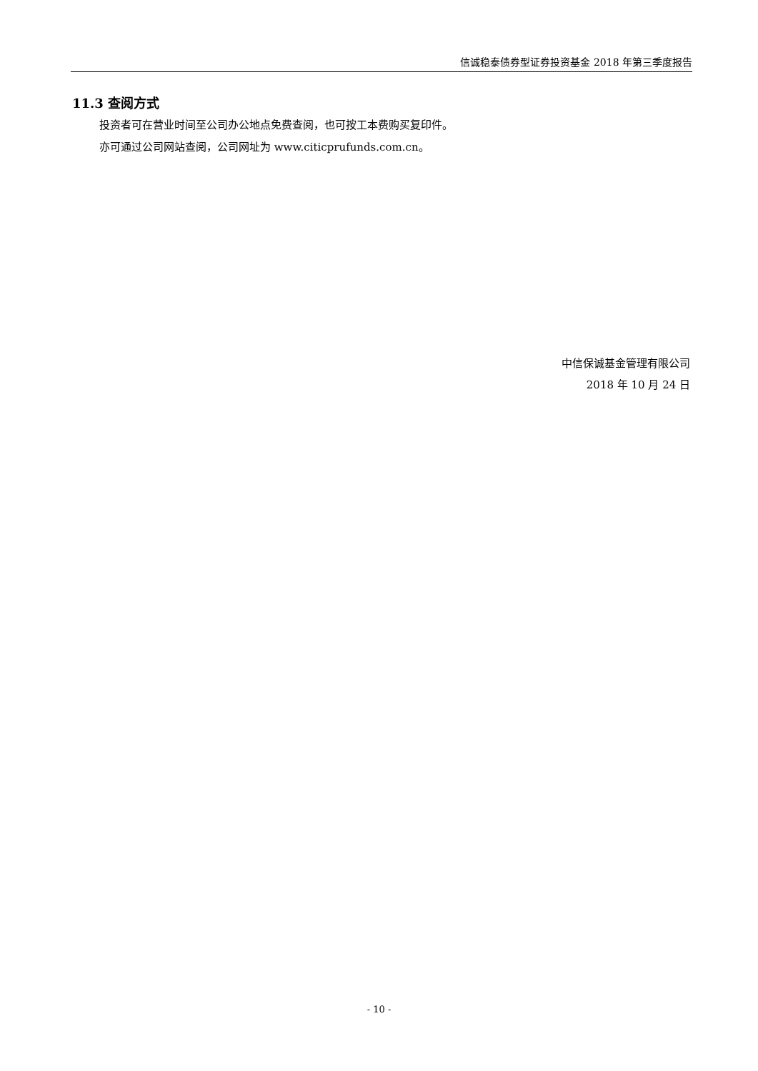信诚稳泰债券型证券投资基金 2018 年第三季度报告
11.3 查阅方式
投资者可在营业时间至公司办公地点免费查阅，也可按工本费购买复印件。
亦可通过公司网站查阅，公司网址为 www.citicprufunds.com.cn。
中信保诚基金管理有限公司
2018 年 10 月 24 日
- 10 -